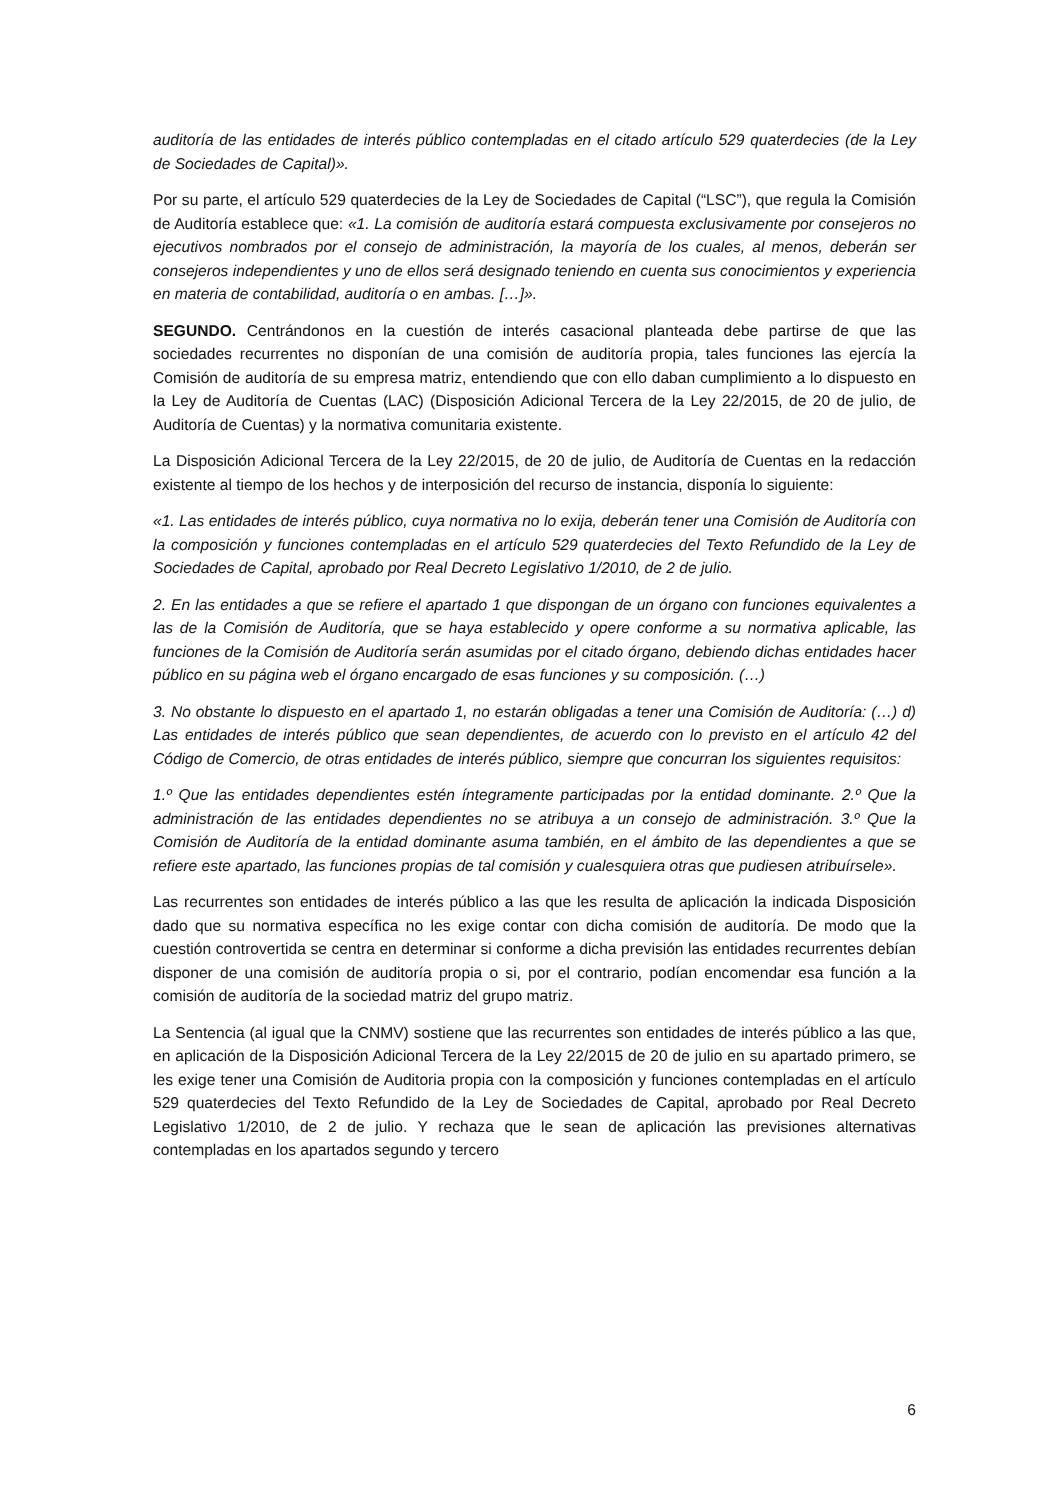auditoría de las entidades de interés público contempladas en el citado artículo 529 quaterdecies (de la Ley de Sociedades de Capital)».
Por su parte, el artículo 529 quaterdecies de la Ley de Sociedades de Capital (“LSC”), que regula la Comisión de Auditoría establece que: «1. La comisión de auditoría estará compuesta exclusivamente por consejeros no ejecutivos nombrados por el consejo de administración, la mayoría de los cuales, al menos, deberán ser consejeros independientes y uno de ellos será designado teniendo en cuenta sus conocimientos y experiencia en materia de contabilidad, auditoría o en ambas. […]».
SEGUNDO. Centrándonos en la cuestión de interés casacional planteada debe partirse de que las sociedades recurrentes no disponían de una comisión de auditoría propia, tales funciones las ejercía la Comisión de auditoría de su empresa matriz, entendiendo que con ello daban cumplimiento a lo dispuesto en la Ley de Auditoría de Cuentas (LAC) (Disposición Adicional Tercera de la Ley 22/2015, de 20 de julio, de Auditoría de Cuentas) y la normativa comunitaria existente.
La Disposición Adicional Tercera de la Ley 22/2015, de 20 de julio, de Auditoría de Cuentas en la redacción existente al tiempo de los hechos y de interposición del recurso de instancia, disponía lo siguiente:
«1. Las entidades de interés público, cuya normativa no lo exija, deberán tener una Comisión de Auditoría con la composición y funciones contempladas en el artículo 529 quaterdecies del Texto Refundido de la Ley de Sociedades de Capital, aprobado por Real Decreto Legislativo 1/2010, de 2 de julio.
2. En las entidades a que se refiere el apartado 1 que dispongan de un órgano con funciones equivalentes a las de la Comisión de Auditoría, que se haya establecido y opere conforme a su normativa aplicable, las funciones de la Comisión de Auditoría serán asumidas por el citado órgano, debiendo dichas entidades hacer público en su página web el órgano encargado de esas funciones y su composición. (…)
3. No obstante lo dispuesto en el apartado 1, no estarán obligadas a tener una Comisión de Auditoría: (…) d) Las entidades de interés público que sean dependientes, de acuerdo con lo previsto en el artículo 42 del Código de Comercio, de otras entidades de interés público, siempre que concurran los siguientes requisitos:
1.º Que las entidades dependientes estén íntegramente participadas por la entidad dominante. 2.º Que la administración de las entidades dependientes no se atribuya a un consejo de administración. 3.º Que la Comisión de Auditoría de la entidad dominante asuma también, en el ámbito de las dependientes a que se refiere este apartado, las funciones propias de tal comisión y cualesquiera otras que pudiesen atribuírsele».
Las recurrentes son entidades de interés público a las que les resulta de aplicación la indicada Disposición dado que su normativa específica no les exige contar con dicha comisión de auditoría. De modo que la cuestión controvertida se centra en determinar si conforme a dicha previsión las entidades recurrentes debían disponer de una comisión de auditoría propia o si, por el contrario, podían encomendar esa función a la comisión de auditoría de la sociedad matriz del grupo matriz.
La Sentencia (al igual que la CNMV) sostiene que las recurrentes son entidades de interés público a las que, en aplicación de la Disposición Adicional Tercera de la Ley 22/2015 de 20 de julio en su apartado primero, se les exige tener una Comisión de Auditoria propia con la composición y funciones contempladas en el artículo 529 quaterdecies del Texto Refundido de la Ley de Sociedades de Capital, aprobado por Real Decreto Legislativo 1/2010, de 2 de julio. Y rechaza que le sean de aplicación las previsiones alternativas contempladas en los apartados segundo y tercero
6